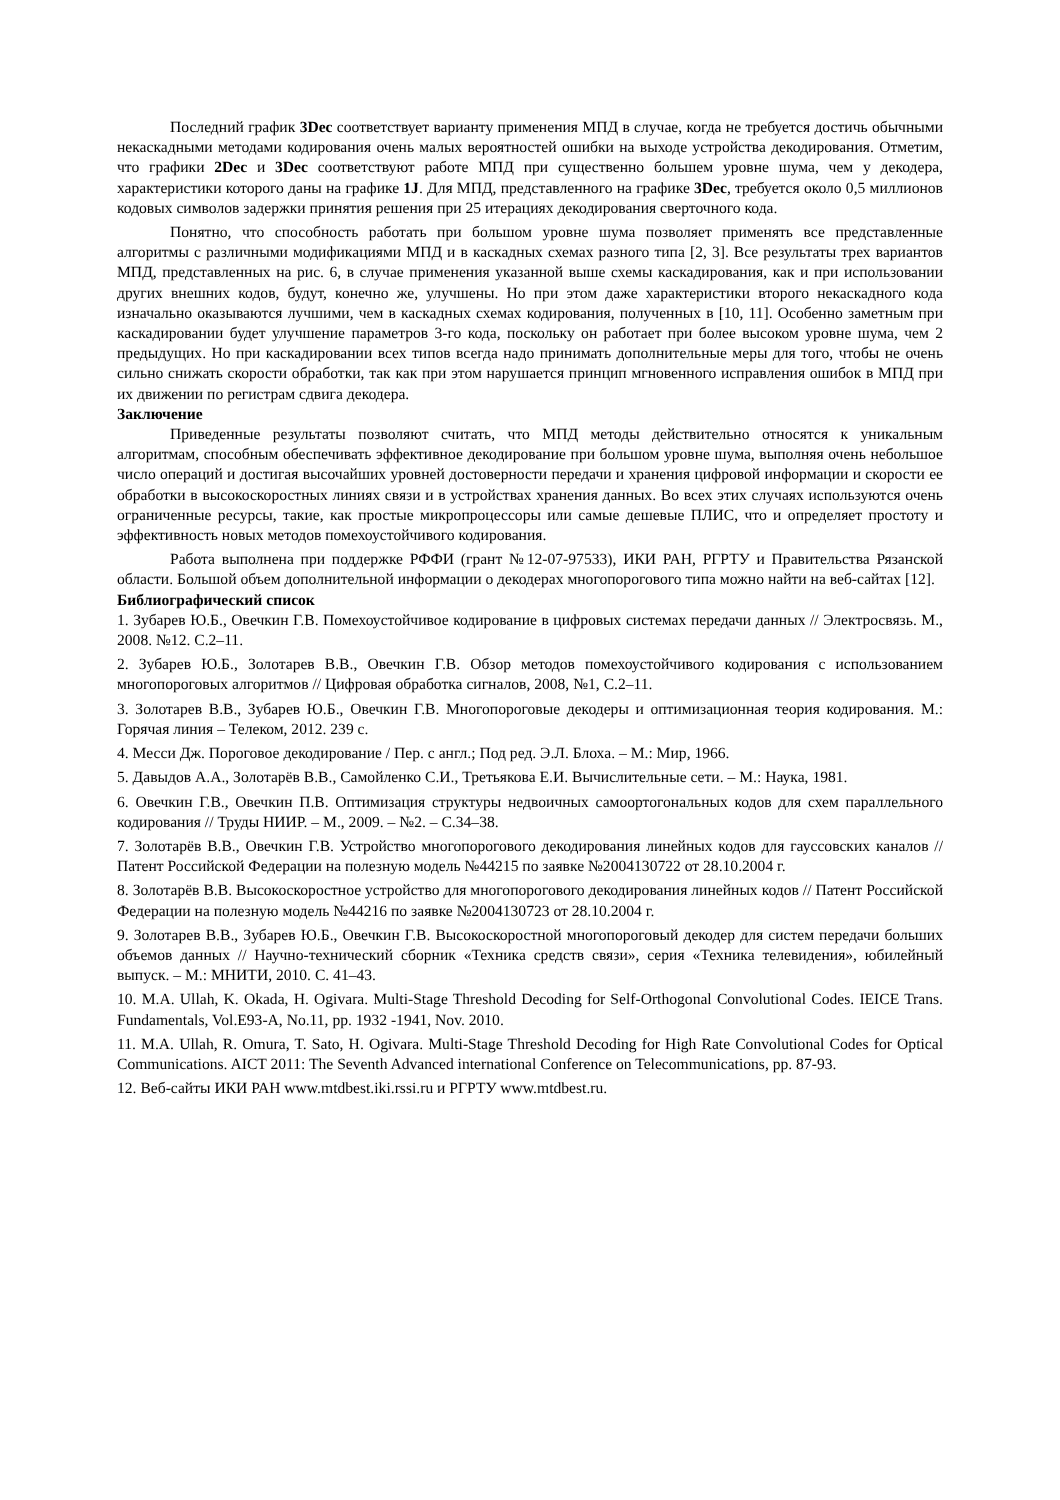Последний график 3Dec соответствует варианту применения МПД в случае, когда не требуется достичь обычными некаскадными методами кодирования очень малых вероятностей ошибки на выходе устройства декодирования. Отметим, что графики 2Dec и 3Dec соответствуют работе МПД при существенно большем уровне шума, чем у декодера, характеристики которого даны на графике 1J. Для МПД, представленного на графике 3Dec, требуется около 0,5 миллионов кодовых символов задержки принятия решения при 25 итерациях декодирования сверточного кода.
Понятно, что способность работать при большом уровне шума позволяет применять все представленные алгоритмы с различными модификациями МПД и в каскадных схемах разного типа [2, 3]. Все результаты трех вариантов МПД, представленных на рис. 6, в случае применения указанной выше схемы каскадирования, как и при использовании других внешних кодов, будут, конечно же, улучшены. Но при этом даже характеристики второго некаскадного кода изначально оказываются лучшими, чем в каскадных схемах кодирования, полученных в [10, 11]. Особенно заметным при каскадировании будет улучшение параметров 3-го кода, поскольку он работает при более высоком уровне шума, чем 2 предыдущих. Но при каскадировании всех типов всегда надо принимать дополнительные меры для того, чтобы не очень сильно снижать скорости обработки, так как при этом нарушается принцип мгновенного исправления ошибок в МПД при их движении по регистрам сдвига декодера.
Заключение
Приведенные результаты позволяют считать, что МПД методы действительно относятся к уникальным алгоритмам, способным обеспечивать эффективное декодирование при большом уровне шума, выполняя очень небольшое число операций и достигая высочайших уровней достоверности передачи и хранения цифровой информации и скорости ее обработки в высокоскоростных линиях связи и в устройствах хранения данных. Во всех этих случаях используются очень ограниченные ресурсы, такие, как простые микропроцессоры или самые дешевые ПЛИС, что и определяет простоту и эффективность новых методов помехоустойчивого кодирования.
Работа выполнена при поддержке РФФИ (грант №12-07-97533), ИКИ РАН, РГРТУ и Правительства Рязанской области. Большой объем дополнительной информации о декодерах многопорогового типа можно найти на веб-сайтах [12].
Библиографический список
1. Зубарев Ю.Б., Овечкин Г.В. Помехоустойчивое кодирование в цифровых системах передачи данных // Электросвязь. М., 2008. №12. С.2–11.
2. Зубарев Ю.Б., Золотарев В.В., Овечкин Г.В. Обзор методов помехоустойчивого кодирования с использованием многопороговых алгоритмов // Цифровая обработка сигналов, 2008, №1, С.2–11.
3. Золотарев В.В., Зубарев Ю.Б., Овечкин Г.В. Многопороговые декодеры и оптимизационная теория кодирования. М.: Горячая линия – Телеком, 2012. 239 с.
4. Месси Дж. Пороговое декодирование / Пер. с англ.; Под ред. Э.Л. Блоха. – М.: Мир, 1966.
5. Давыдов А.А., Золотарёв В.В., Самойленко С.И., Третьякова Е.И. Вычислительные сети. – М.: Наука, 1981.
6. Овечкин Г.В., Овечкин П.В. Оптимизация структуры недвоичных самоортогональных кодов для схем параллельного кодирования // Труды НИИР. – М., 2009. – №2. – С.34–38.
7. Золотарёв В.В., Овечкин Г.В. Устройство многопорогового декодирования линейных кодов для гауссовских каналов // Патент Российской Федерации на полезную модель №44215 по заявке №2004130722 от 28.10.2004 г.
8. Золотарёв В.В. Высокоскоростное устройство для многопорогового декодирования линейных кодов // Патент Российской Федерации на полезную модель №44216 по заявке №2004130723 от 28.10.2004 г.
9. Золотарев В.В., Зубарев Ю.Б., Овечкин Г.В. Высокоскоростной многопороговый декодер для систем передачи больших объемов данных // Научно-технический сборник «Техника средств связи», серия «Техника телевидения», юбилейный выпуск. – М.: МНИТИ, 2010. С. 41–43.
10. M.A. Ullah, K. Okada, H. Ogivara. Multi-Stage Threshold Decoding for Self-Orthogonal Convolutional Codes. IEICE Trans. Fundamentals, Vol.E93-A, No.11, pp. 1932 -1941, Nov. 2010.
11. M.A. Ullah, R. Omura, T. Sato, H. Ogivara. Multi-Stage Threshold Decoding for High Rate Convolutional Codes for Optical Communications. AICT 2011: The Seventh Advanced international Conference on Telecommunications, pp. 87-93.
12. Веб-сайты ИКИ РАН www.mtdbest.iki.rssi.ru и РГРТУ www.mtdbest.ru.